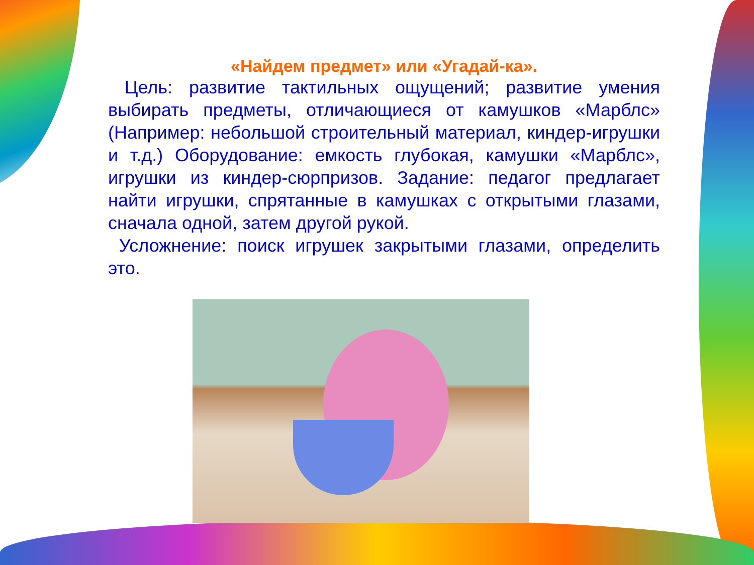«Найдем предмет» или «Угадай-ка».
Цель: развитие тактильных ощущений; развитие умения выбирать предметы, отличающиеся от камушков «Марблс» (Например: небольшой строительный материал, киндер-игрушки и т.д.) Оборудование: емкость глубокая, камушки «Марблс», игрушки из киндер-сюрпризов. Задание: педагог предлагает найти игрушки, спрятанные в камушках с открытыми глазами, сначала одной, затем другой рукой.
Усложнение: поиск игрушек закрытыми глазами, определить это.